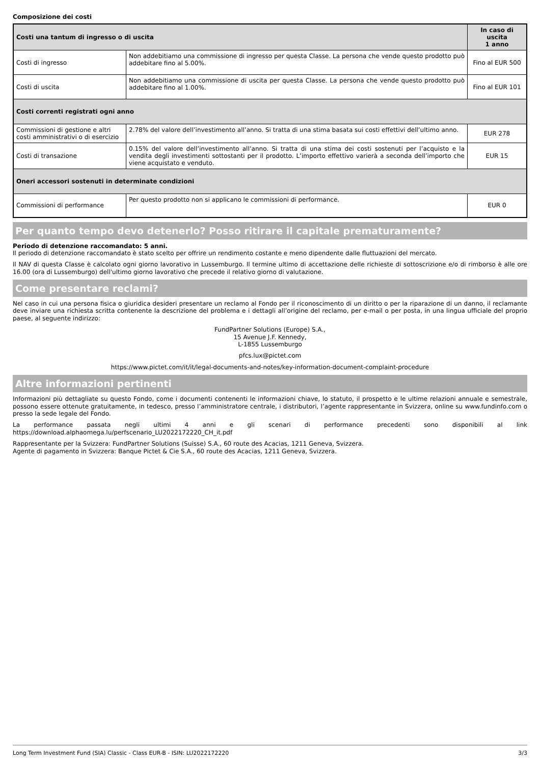Composizione dei costi
| Costi una tantum di ingresso o di uscita | | In caso di uscita 1 anno |
| --- | --- | --- |
| Costi di ingresso | Non addebitiamo una commissione di ingresso per questa Classe. La persona che vende questo prodotto può addebitare fino al 5.00%. | Fino al EUR 500 |
| Costi di uscita | Non addebitiamo una commissione di uscita per questa Classe. La persona che vende questo prodotto può addebitare fino al 1.00%. | Fino al EUR 101 |
| Costi correnti registrati ogni anno | | |
| Commissioni di gestione e altri costi amministrativi o di esercizio | 2.78% del valore dell’investimento all’anno. Si tratta di una stima basata sui costi effettivi dell’ultimo anno. | EUR 278 |
| Costi di transazione | 0.15% del valore dell’investimento all’anno. Si tratta di una stima dei costi sostenuti per l’acquisto e la vendita degli investimenti sottostanti per il prodotto. L’importo effettivo varierà a seconda dell’importo che viene acquistato e venduto. | EUR 15 |
| Oneri accessori sostenuti in determinate condizioni | | |
| Commissioni di performance | Per questo prodotto non si applicano le commissioni di performance. | EUR 0 |
Per quanto tempo devo detenerlo? Posso ritirare il capitale prematuramente?
Periodo di detenzione raccomandato: 5 anni.
Il periodo di detenzione raccomandato è stato scelto per offrire un rendimento costante e meno dipendente dalle fluttuazioni del mercato.
Il NAV di questa Classe è calcolato ogni giorno lavorativo in Lussemburgo. Il termine ultimo di accettazione delle richieste di sottoscrizione e/o di rimborso è alle ore 16.00 (ora di Lussemburgo) dell'ultimo giorno lavorativo che precede il relativo giorno di valutazione.
Come presentare reclami?
Nel caso in cui una persona fisica o giuridica desideri presentare un reclamo al Fondo per il riconoscimento di un diritto o per la riparazione di un danno, il reclamante deve inviare una richiesta scritta contenente la descrizione del problema e i dettagli all’origine del reclamo, per e-mail o per posta, in una lingua ufficiale del proprio paese, al seguente indirizzo:
FundPartner Solutions (Europe) S.A.,
15 Avenue J.F. Kennedy,
L-1855 Lussemburgo
pfcs.lux@pictet.com
https://www.pictet.com/it/it/legal-documents-and-notes/key-information-document-complaint-procedure
Altre informazioni pertinenti
Informazioni più dettagliate su questo Fondo, come i documenti contenenti le informazioni chiave, lo statuto, il prospetto e le ultime relazioni annuale e semestrale, possono essere ottenute gratuitamente, in tedesco, presso l’amministratore centrale, i distributori, l’agente rappresentante in Svizzera, online su www.fundinfo.com o presso la sede legale del Fondo.
La performance passata negli ultimi 4 anni e gli scenari di performance precedenti sono disponibili al link https://download.alphaomega.lu/perfscenario_LU2022172220_CH_it.pdf
Rappresentante per la Svizzera: FundPartner Solutions (Suisse) S.A., 60 route des Acacias, 1211 Geneva, Svizzera.
Agente di pagamento in Svizzera: Banque Pictet & Cie S.A., 60 route des Acacias, 1211 Geneva, Svizzera.
Long Term Investment Fund (SIA) Classic - Class EUR-B - ISIN: LU2022172220 3/3